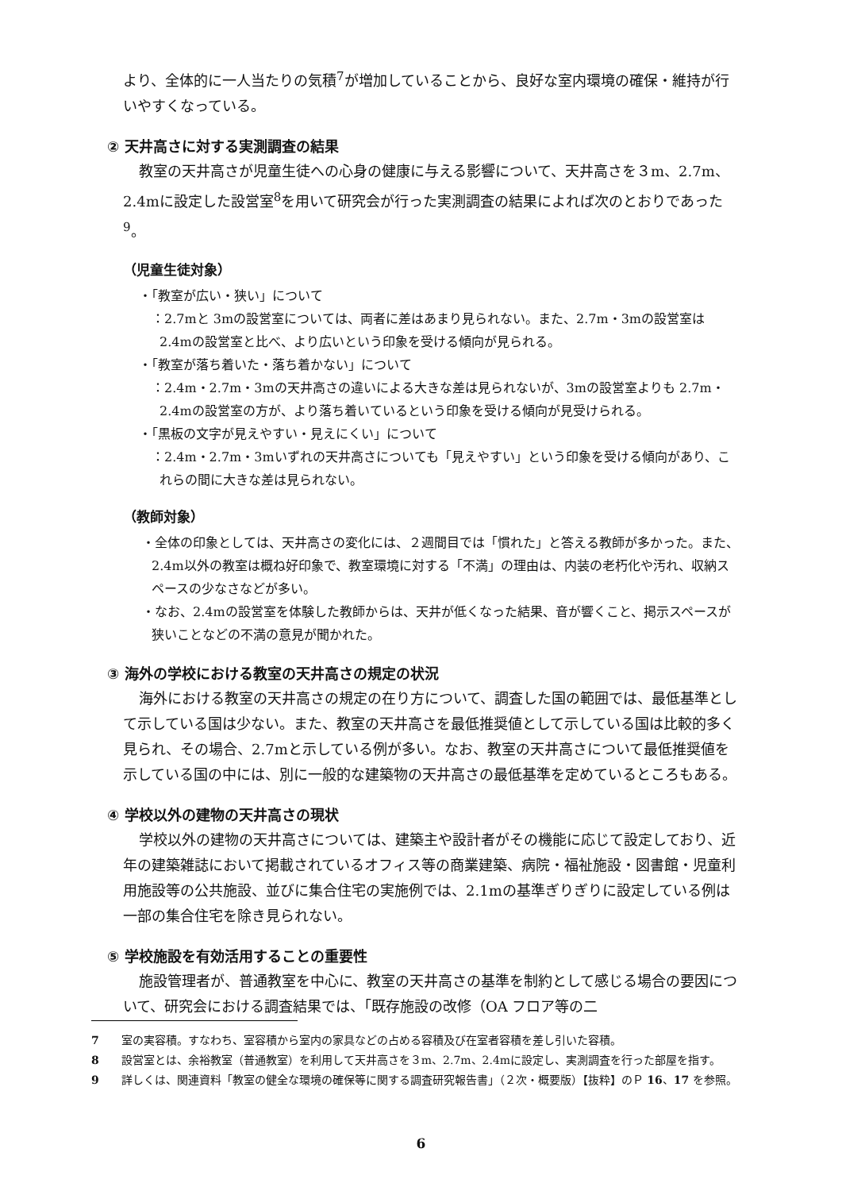より、全体的に一人当たりの気積<sup>7</sup>が増加していることから、良好な室内環境の確保・維持が行いやすくなっている。
② 天井高さに対する実測調査の結果
教室の天井高さが児童生徒への心身の健康に与える影響について、天井高さを３m、2.7m、2.4mに設定した設営室<sup>8</sup>を用いて研究会が行った実測調査の結果によれば次のとおりであった<sup>9</sup>。
（児童生徒対象）
・「教室が広い・狭い」について
：2.7mと 3mの設営室については、両者に差はあまり見られない。また、2.7m・3mの設営室は 2.4mの設営室と比べ、より広いという印象を受ける傾向が見られる。
・「教室が落ち着いた・落ち着かない」について
：2.4m・2.7m・3mの天井高さの違いによる大きな差は見られないが、3mの設営室よりも 2.7m・2.4mの設営室の方が、より落ち着いているという印象を受ける傾向が見受けられる。
・「黒板の文字が見えやすい・見えにくい」について
：2.4m・2.7m・3mいずれの天井高さについても「見えやすい」という印象を受ける傾向があり、これらの間に大きな差は見られない。
（教師対象）
・全体の印象としては、天井高さの変化には、２週間目では「慣れた」と答える教師が多かった。また、2.4m以外の教室は概ね好印象で、教室環境に対する「不満」の理由は、内装の老朽化や汚れ、収納スペースの少なさなどが多い。
・なお、2.4mの設営室を体験した教師からは、天井が低くなった結果、音が響くこと、掲示スペースが狭いことなどの不満の意見が聞かれた。
③ 海外の学校における教室の天井高さの規定の状況
海外における教室の天井高さの規定の在り方について、調査した国の範囲では、最低基準として示している国は少ない。また、教室の天井高さを最低推奨値として示している国は比較的多く見られ、その場合、2.7mと示している例が多い。なお、教室の天井高さについて最低推奨値を示している国の中には、別に一般的な建築物の天井高さの最低基準を定めているところもある。
④ 学校以外の建物の天井高さの現状
学校以外の建物の天井高さについては、建築主や設計者がその機能に応じて設定しており、近年の建築雑誌において掲載されているオフィス等の商業建築、病院・福祉施設・図書館・児童利用施設等の公共施設、並びに集合住宅の実施例では、2.1mの基準ぎりぎりに設定している例は一部の集合住宅を除き見られない。
⑤ 学校施設を有効活用することの重要性
施設管理者が、普通教室を中心に、教室の天井高さの基準を制約として感じる場合の要因について、研究会における調査結果では、「既存施設の改修（OA フロア等の二
7　　室の実容積。すなわち、室容積から室内の家具などの占める容積及び在室者容積を差し引いた容積。
8　　設営室とは、余裕教室（普通教室）を利用して天井高さを３m、2.7m、2.4mに設定し、実測調査を行った部屋を指す。
9　　詳しくは、関連資料「教室の健全な環境の確保等に関する調査研究報告書」（２次・概要版）【抜粋】のＰ 16、17 を参照。
6